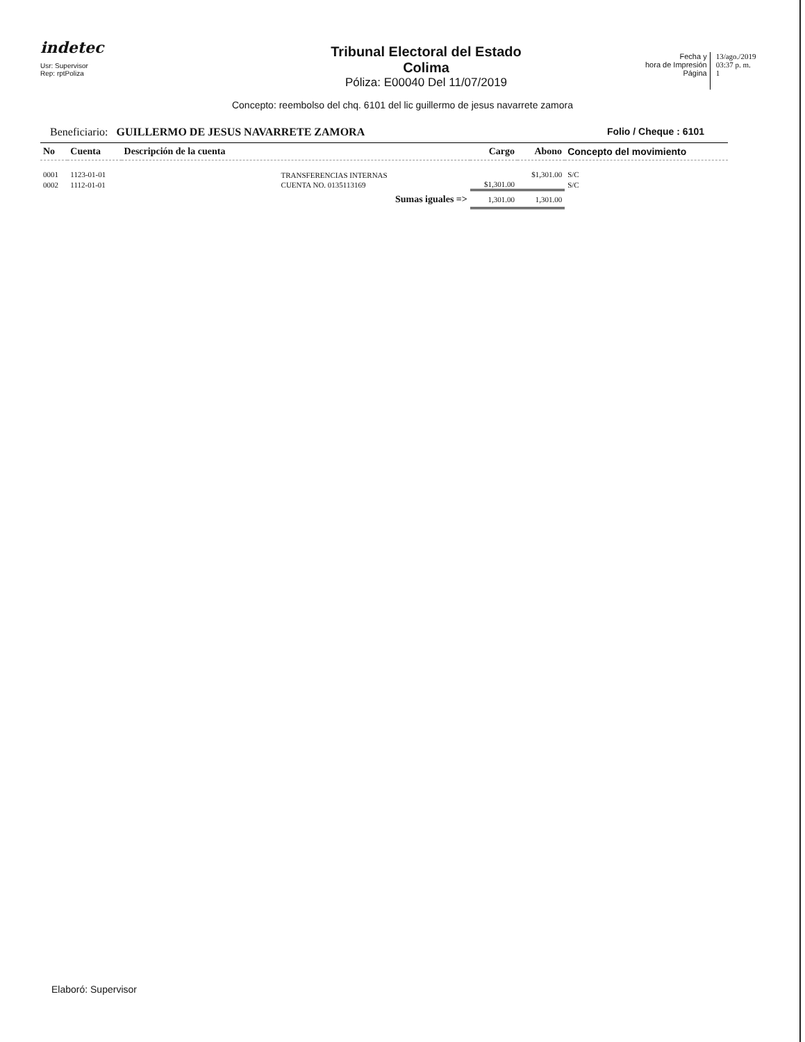indetec
Usr: Supervisor
Rep: rptPoliza
Tribunal Electoral del Estado
Colima
Póliza: E00040 Del 11/07/2019
Fecha y
hora de Impresión
Página
13/ago./2019
03:37 p. m.
1
Concepto: reembolso del chq. 6101 del lic guillermo de jesus navarrete zamora
Beneficiario: GUILLERMO DE JESUS NAVARRETE ZAMORA Folio / Cheque : 6101
| No | Cuenta | Descripción de la cuenta | Cargo | Abono | Concepto del movimiento |
| --- | --- | --- | --- | --- | --- |
| 0001 | 1123-01-01 | TRANSFERENCIAS INTERNAS | | $1,301.00 | S/C |
| 0002 | 1112-01-01 | CUENTA NO. 0135113169 | $1,301.00 | | S/C |
| | | Sumas iguales => | 1,301.00 | 1,301.00 | |
Elaboró: Supervisor